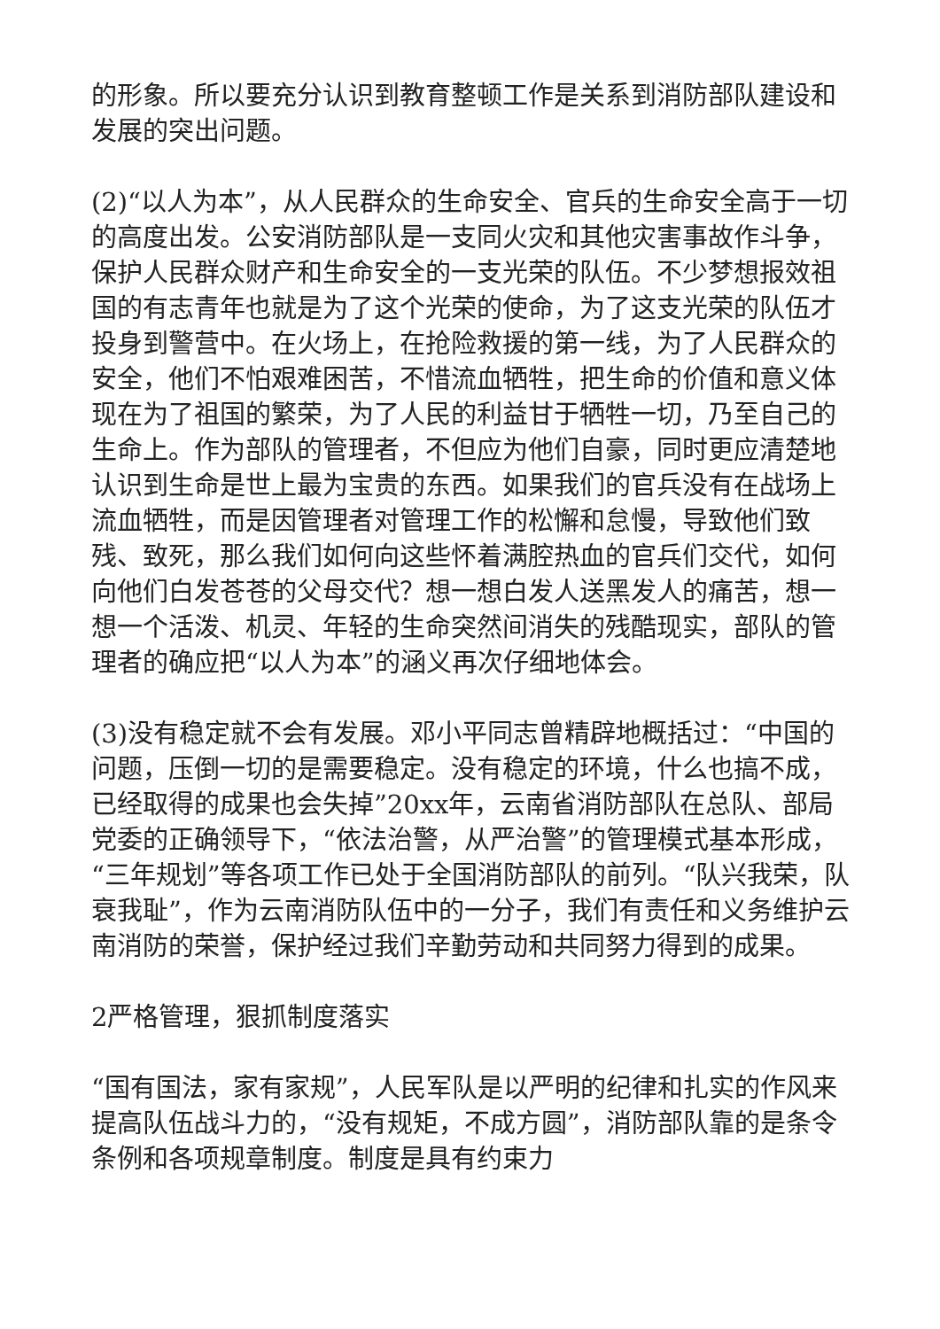的形象。所以要充分认识到教育整顿工作是关系到消防部队建设和发展的突出问题。
(2)“以人为本”，从人民群众的生命安全、官兵的生命安全高于一切的高度出发。公安消防部队是一支同火灾和其他灾害事故作斗争，保护人民群众财产和生命安全的一支光荣的队伍。不少梦想报效祖国的有志青年也就是为了这个光荣的使命，为了这支光荣的队伍才投身到警营中。在火场上，在抢险救援的第一线，为了人民群众的安全，他们不怕艰难困苦，不惜流血牺牲，把生命的价值和意义体现在为了祖国的繁荣，为了人民的利益甘于牺牲一切，乃至自己的生命上。作为部队的管理者，不但应为他们自豪，同时更应清楚地认识到生命是世上最为宝贵的东西。如果我们的官兵没有在战场上流血牺牲，而是因管理者对管理工作的松懈和怠慢，导致他们致残、致死，那么我们如何向这些怀着满腔热血的官兵们交代，如何向他们白发苍苍的父母交代？想一想白发人送黑发人的痛苦，想一想一个活泼、机灵、年轻的生命突然间消失的残酷现实，部队的管理者的确应把“以人为本”的涵义再次仔细地体会。
(3)没有稳定就不会有发展。邓小平同志曾精辟地概括过：“中国的问题，压倒一切的是需要稳定。没有稳定的环境，什么也搞不成，已经取得的成果也会失掉”20xx年，云南省消防部队在总队、部局党委的正确领导下，“依法治警，从严治警”的管理模式基本形成，“三年规划”等各项工作已处于全国消防部队的前列。“队兴我荣，队衰我耻”，作为云南消防队伍中的一分子，我们有责任和义务维护云南消防的荣誉，保护经过我们辛勤劳动和共同努力得到的成果。
2严格管理，狠抓制度落实
“国有国法，家有家规”，人民军队是以严明的纪律和扎实的作风来提高队伍战斗力的，“没有规矩，不成方圆”，消防部队靠的是条令条例和各项规章制度。制度是具有约束力